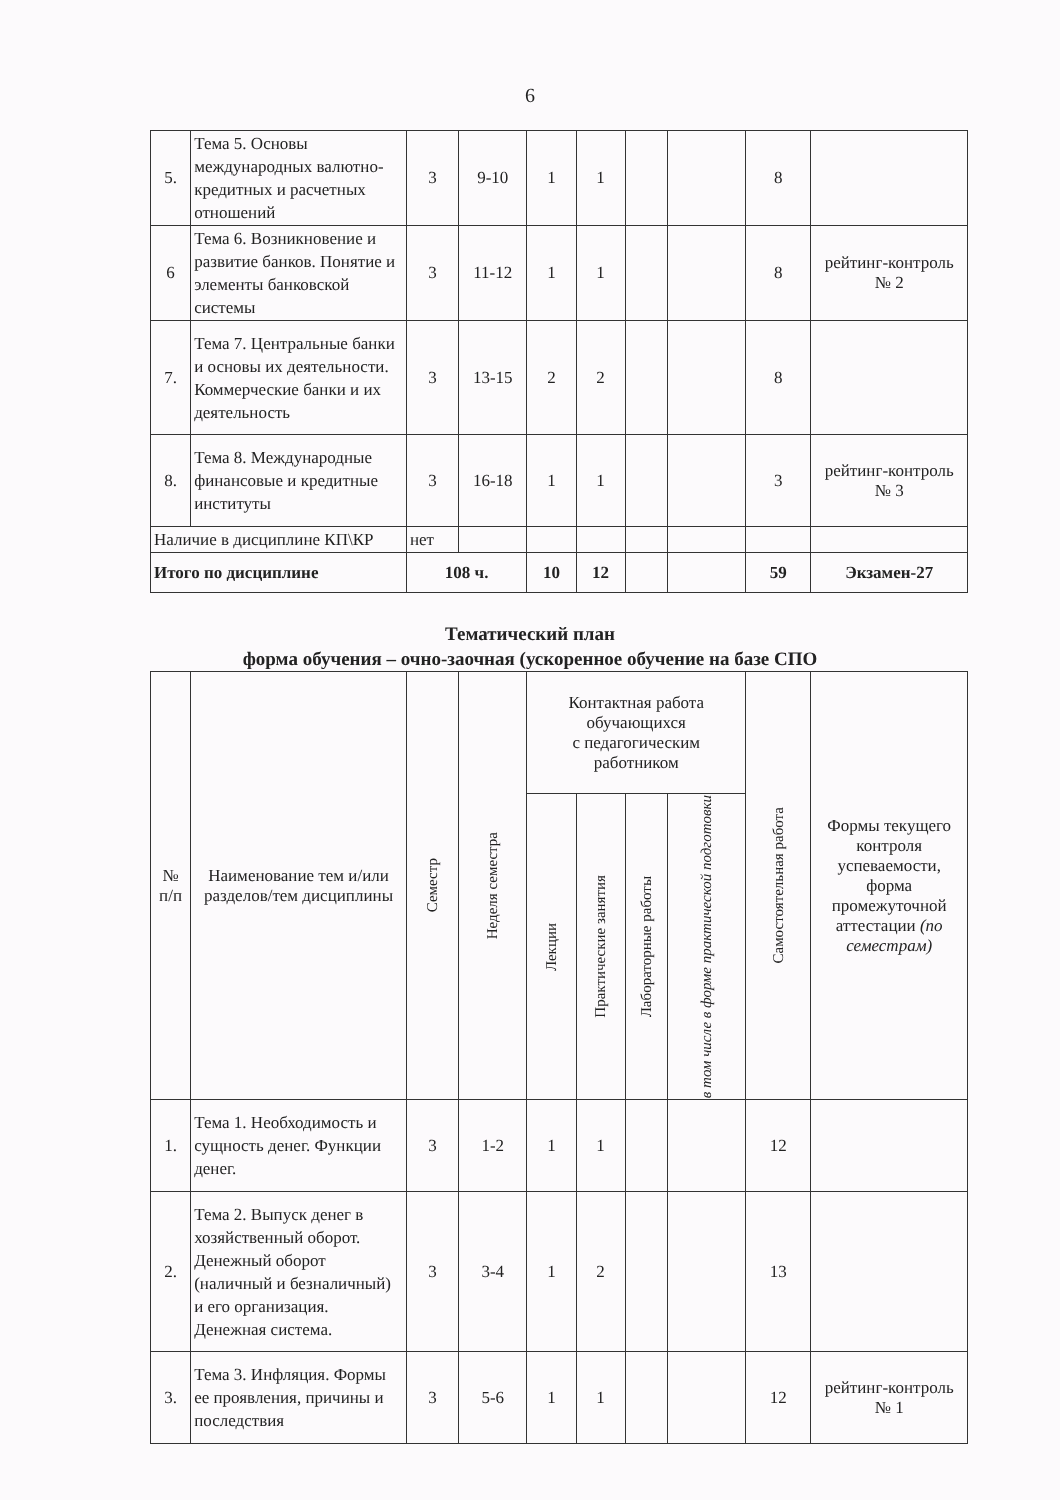6
| 5. | Тема 5. Основы международных валютно-кредитных и расчетных отношений | 3 | 9-10 | 1 | 1 | | | 8 | |
| 6 | Тема 6. Возникновение и развитие банков. Понятие и элементы банковской системы | 3 | 11-12 | 1 | 1 | | | 8 | рейтинг-контроль № 2 |
| 7. | Тема 7. Центральные банки и основы их деятельности. Коммерческие банки и их деятельность | 3 | 13-15 | 2 | 2 | | | 8 | |
| 8. | Тема 8. Международные финансовые и кредитные институты | 3 | 16-18 | 1 | 1 | | | 3 | рейтинг-контроль № 3 |
| Наличие в дисциплине КП\КР | | нет | | | | | | | |
| Итого по дисциплине | | 108 ч. | | 10 | 12 | | | 59 | Экзамен-27 |
Тематический план
форма обучения – очно-заочная (ускоренное обучение на базе СПО
| № п/п | Наименование тем и/или разделов/тем дисциплины | Семестр | Неделя семестра | Контактная работа обучающихся с педагогическим работником | | | | Самостоятельная работа | Формы текущего контроля успеваемости, форма промежуточной аттестации (по семестрам) |
| --- | --- | --- | --- | --- | --- | --- | --- | --- | --- |
| | | | | Лекции | Практические занятия | Лабораторные работы | в том числе в форме практической подготовки | | |
| 1. | Тема 1. Необходимость и сущность денег. Функции денег. | 3 | 1-2 | 1 | 1 | | | 12 | |
| 2. | Тема 2. Выпуск денег в хозяйственный оборот. Денежный оборот (наличный и безналичный) и его организация. Денежная система. | 3 | 3-4 | 1 | 2 | | | 13 | |
| 3. | Тема 3. Инфляция. Формы ее проявления, причины и последствия | 3 | 5-6 | 1 | 1 | | | 12 | рейтинг-контроль № 1 |